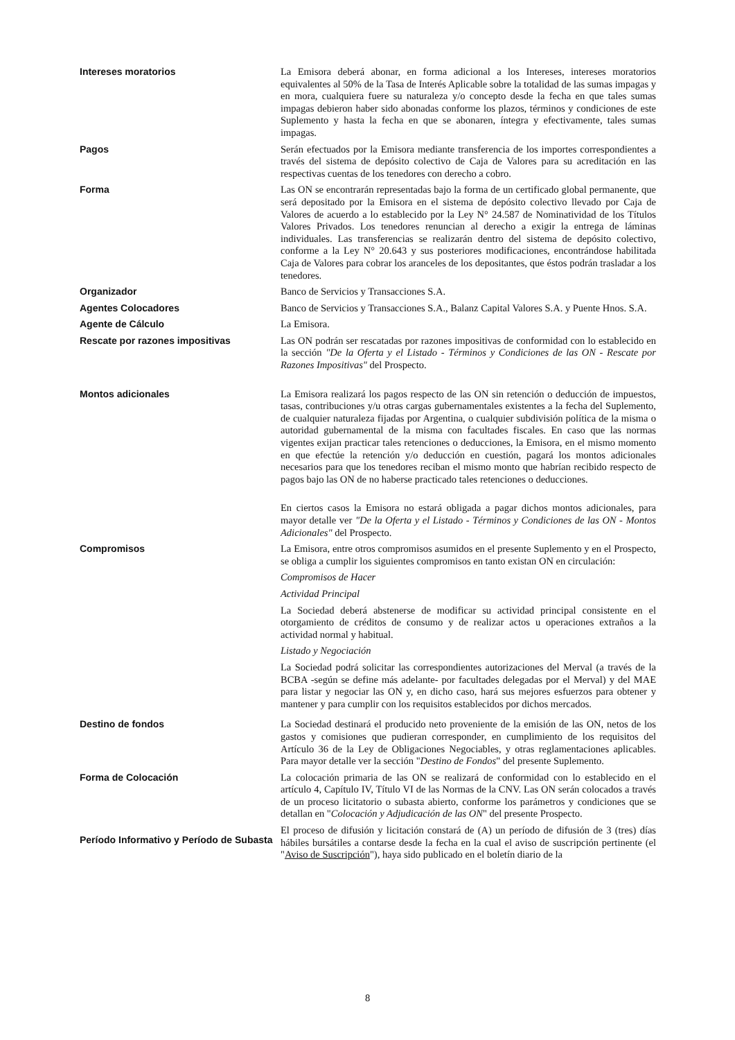Intereses moratorios La Emisora deberá abonar, en forma adicional a los Intereses, intereses moratorios equivalentes al 50% de la Tasa de Interés Aplicable sobre la totalidad de las sumas impagas y en mora, cualquiera fuere su naturaleza y/o concepto desde la fecha en que tales sumas impagas debieron haber sido abonadas conforme los plazos, términos y condiciones de este Suplemento y hasta la fecha en que se abonaren, íntegra y efectivamente, tales sumas impagas.
Pagos Serán efectuados por la Emisora mediante transferencia de los importes correspondientes a través del sistema de depósito colectivo de Caja de Valores para su acreditación en las respectivas cuentas de los tenedores con derecho a cobro.
Forma Las ON se encontrarán representadas bajo la forma de un certificado global permanente, que será depositado por la Emisora en el sistema de depósito colectivo llevado por Caja de Valores de acuerdo a lo establecido por la Ley N° 24.587 de Nominatividad de los Títulos Valores Privados. Los tenedores renuncian al derecho a exigir la entrega de láminas individuales. Las transferencias se realizarán dentro del sistema de depósito colectivo, conforme a la Ley N° 20.643 y sus posteriores modificaciones, encontrándose habilitada Caja de Valores para cobrar los aranceles de los depositantes, que éstos podrán trasladar a los tenedores.
Organizador Banco de Servicios y Transacciones S.A.
Agentes Colocadores Banco de Servicios y Transacciones S.A., Balanz Capital Valores S.A. y Puente Hnos. S.A.
Agente de Cálculo La Emisora.
Rescate por razones impositivas Las ON podrán ser rescatadas por razones impositivas de conformidad con lo establecido en la sección "De la Oferta y el Listado - Términos y Condiciones de las ON - Rescate por Razones Impositivas" del Prospecto.
Montos adicionales La Emisora realizará los pagos respecto de las ON sin retención o deducción de impuestos, tasas, contribuciones y/u otras cargas gubernamentales existentes a la fecha del Suplemento, de cualquier naturaleza fijadas por Argentina, o cualquier subdivisión política de la misma o autoridad gubernamental de la misma con facultades fiscales. En caso que las normas vigentes exijan practicar tales retenciones o deducciones, la Emisora, en el mismo momento en que efectúe la retención y/o deducción en cuestión, pagará los montos adicionales necesarios para que los tenedores reciban el mismo monto que habrían recibido respecto de pagos bajo las ON de no haberse practicado tales retenciones o deducciones.
En ciertos casos la Emisora no estará obligada a pagar dichos montos adicionales, para mayor detalle ver "De la Oferta y el Listado - Términos y Condiciones de las ON - Montos Adicionales" del Prospecto.
Compromisos La Emisora, entre otros compromisos asumidos en el presente Suplemento y en el Prospecto, se obliga a cumplir los siguientes compromisos en tanto existan ON en circulación:
Compromisos de Hacer
Actividad Principal
La Sociedad deberá abstenerse de modificar su actividad principal consistente en el otorgamiento de créditos de consumo y de realizar actos u operaciones extraños a la actividad normal y habitual.
Listado y Negociación
La Sociedad podrá solicitar las correspondientes autorizaciones del Merval (a través de la BCBA -según se define más adelante- por facultades delegadas por el Merval) y del MAE para listar y negociar las ON y, en dicho caso, hará sus mejores esfuerzos para obtener y mantener y para cumplir con los requisitos establecidos por dichos mercados.
Destino de fondos La Sociedad destinará el producido neto proveniente de la emisión de las ON, netos de los gastos y comisiones que pudieran corresponder, en cumplimiento de los requisitos del Artículo 36 de la Ley de Obligaciones Negociables, y otras reglamentaciones aplicables. Para mayor detalle ver la sección "Destino de Fondos" del presente Suplemento.
Forma de Colocación La colocación primaria de las ON se realizará de conformidad con lo establecido en el artículo 4, Capítulo IV, Título VI de las Normas de la CNV. Las ON serán colocados a través de un proceso licitatorio o subasta abierto, conforme los parámetros y condiciones que se detallan en "Colocación y Adjudicación de las ON" del presente Prospecto.
Período Informativo y Período de Subasta
El proceso de difusión y licitación constará de (A) un período de difusión de 3 (tres) días hábiles bursátiles a contarse desde la fecha en la cual el aviso de suscripción pertinente (el "Aviso de Suscripción"), haya sido publicado en el boletín diario de la
8